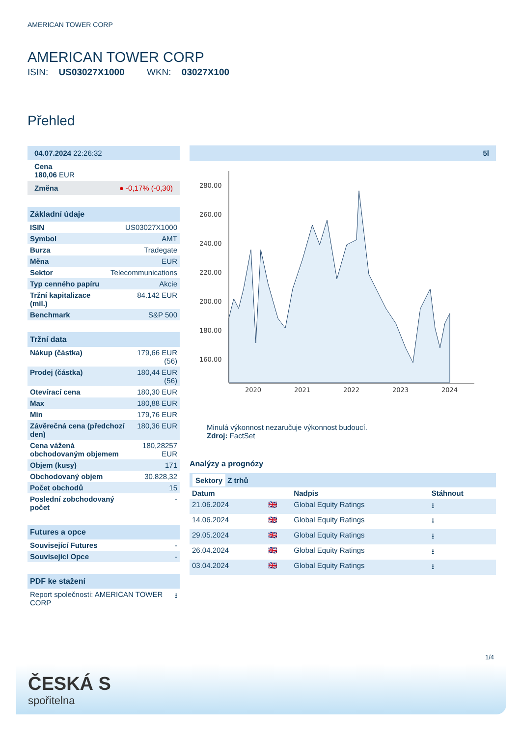AMERICAN TOWER CORP
AMERICAN TOWER CORP
ISIN: US03027X1000 WKN: 03027X100
Přehled
| 04.07.2024 22:26:32 |
| Cena 180,06 EUR |
| Změna ● -0,17% (-0,30) |
| Základní údaje | |
| ISIN | US03027X1000 |
| Symbol | AMT |
| Burza | Tradegate |
| Měna | EUR |
| Sektor | Telecommunications |
| Typ cenného papíru | Akcie |
| Tržní kapitalizace (mil.) | 84.142 EUR |
| Benchmark | S&P 500 |
| Tržní data | |
| Nákup (částka) | 179,66 EUR (56) |
| Prodej (částka) | 180,44 EUR (56) |
| Otevírací cena | 180,30 EUR |
| Max | 180,88 EUR |
| Min | 179,76 EUR |
| Závěrečná cena (předchozí den) | 180,36 EUR |
| Cena vážená obchodovaným objemem | 180,28257 EUR |
| Objem (kusy) | 171 |
| Obchodovaný objem | 30.828,32 |
| Počet obchodů | 15 |
| Poslední zobchodovaný počet | - |
| Futures a opce | |
| Související Futures | - |
| Související Opce | - |
| PDF ke stažení | |
| Report společnosti: AMERICAN TOWER CORP | ⭳ |
5l
280.00
260.00
240.00
220.00
200.00
180.00
160.00
2020
2021
2022
2023
2024
Minulá výkonnost nezaručuje výkonnost budoucí.
Zdroj: FactSet
Analýzy a prognózy
Sektory Z trhů
| Datum | | Nadpis | Stáhnout |
| --- | --- | --- | --- |
| 21.06.2024 | 🇬🇧 | Global Equity Ratings | ⭳ |
| 14.06.2024 | 🇬🇧 | Global Equity Ratings | ⭳ |
| 29.05.2024 | 🇬🇧 | Global Equity Ratings | ⭳ |
| 26.04.2024 | 🇬🇧 | Global Equity Ratings | ⭳ |
| 03.04.2024 | 🇬🇧 | Global Equity Ratings | ⭳ |
1/4
ČESKÁ S
spořitelna